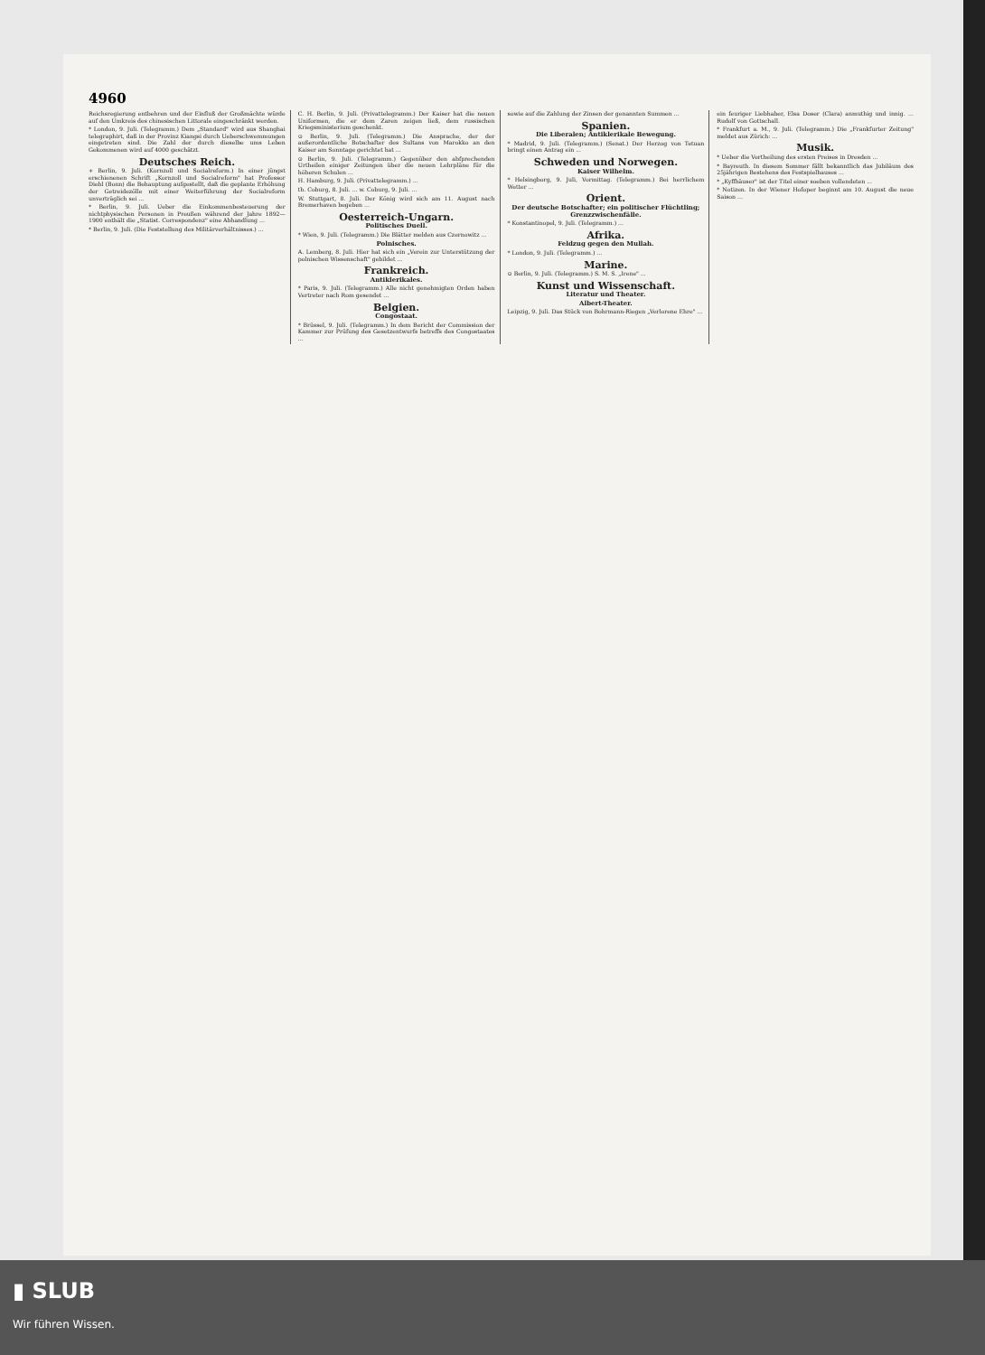4960
Reichsregierung entbehren und der Einfluß der Großmächte würde auf den Umkreis des chinesischen Littorale eingeschränkt werden.
* London, 9. Juli. (Telegramm.) Dem „Standard" wird aus Shanghai telegraphirt, daß in der Provinz Kiangsi durch Ueberschwemmungen eingetreten sind. Die Zahl der durch dieselbe ums Leben Gekommenen wird auf 4000 geschätzt.
Deutsches Reich.
+ Berlin, 9. Juli. (Kornzoll und Socialreform.) In einer jüngst erschienenen Schrift „Kornzoll und Socialreform" hat Professor Diehl (Bonn) die Behauptung aufgestellt, daß die geplante Erhöhung der Getreidezölle mit einer Weiterführung der Socialreform unverträglich sei ...
* Berlin, 9. Juli. Ueber die Einkommenbesteuerung der nichtphysischen Personen in Preußen während der Jahre 1892—1900 enthält die „Statist. Correspondenz" eine Abhandlung ...
* Berlin, 9. Juli. (Die Feststellung des Militärverhältnisses.) ...
C. H. Berlin, 9. Juli. (Privattelegramm.) Der Kaiser hat die neuen Uniformen, die er dem Zaren zeigen ließ, dem russischen Kriegsministerium geschenkt.
⊙ Berlin, 9. Juli. (Telegramm.) Die Ansprache, der der außerordentliche Botschafter des Sultans von Marokko an den Kaiser am Sonntage gerichtet hat ...
⊙ Berlin, 9. Juli. (Telegramm.) Gegenüber den abfprechenden Urtheilen einiger Zeitungen über die neuen Lehrpläne für die höheren Schulen ...
H. Hamburg, 9. Juli. (Privattelegramm.) ...
th. Coburg, 8. Juli. ... w. Coburg, 9. Juli. ...
W. Stuttgart, 8. Juli. Der König wird sich am 11. August nach Bremerhaven begeben ...
Oesterreich-Ungarn.
Politisches Duell.
* Wien, 9. Juli. (Telegramm.) Die Blätter melden aus Czernowitz ...
Polnisches.
A. Lemberg, 8. Juli. Hier hat sich ein „Verein zur Unterstützung der polnischen Wissenschaft" gebildet ...
Frankreich.
Antiklerikales.
* Paris, 9. Juli. (Telegramm.) Alle nicht genehmigten Orden haben Vertreter nach Rom gesendet ...
Belgien.
Congostaat.
* Brüssel, 9. Juli. (Telegramm.) In dem Bericht der Commission der Kammer zur Prüfung des Gesetzentwurfs betreffs des Congostaates ...
sowie auf die Zahlung der Zinsen der genannten Summen ...
Spanien.
Die Liberalen; Antiklerikale Bewegung.
* Madrid, 9. Juli. (Telegramm.) (Senat.) Der Herzog von Tetuan bringt einen Antrag ein ...
Schweden und Norwegen.
Kaiser Wilhelm.
* Helsingborg, 9. Juli, Vormittag. (Telegramm.) Bei herrlichem Wetter ...
Orient.
Der deutsche Botschafter; ein politischer Flüchtling; Grenzzwischenfälle.
* Konstantinopel, 9. Juli. (Telegramm.) ...
Afrika.
Feldzug gegen den Mullah.
* London, 9. Juli. (Telegramm.) ...
Marine.
⊙ Berlin, 9. Juli. (Telegramm.) S. M. S. „Irene" ...
Kunst und Wissenschaft.
Literatur und Theater.
Albert-Theater.
Leipzig, 9. Juli. Das Stück von Bohrmann-Riegen „Verlorene Ehre" ...
ein feuriger Liebhaber, Elsa Doser (Clara) anmuthig und innig. ... Rudolf von Gottschall.
* Frankfurt a. M., 9. Juli. (Telegramm.) Die „Frankfurter Zeitung" meldet aus Zürich: ...
Musik.
* Ueber die Vertheilung des ersten Preises in Dresden ...
* Bayreuth. In diesem Sommer fällt bekanntlich das Jubiläum des 25jährigen Bestehens des Festspielhauses ...
* „Kyffhäuser" ist der Titel einer soeben vollendeten ...
* Notizen. In der Wiener Hofoper beginnt am 10. August die neue Saison ...
▮ SLUB
Wir führen Wissen.